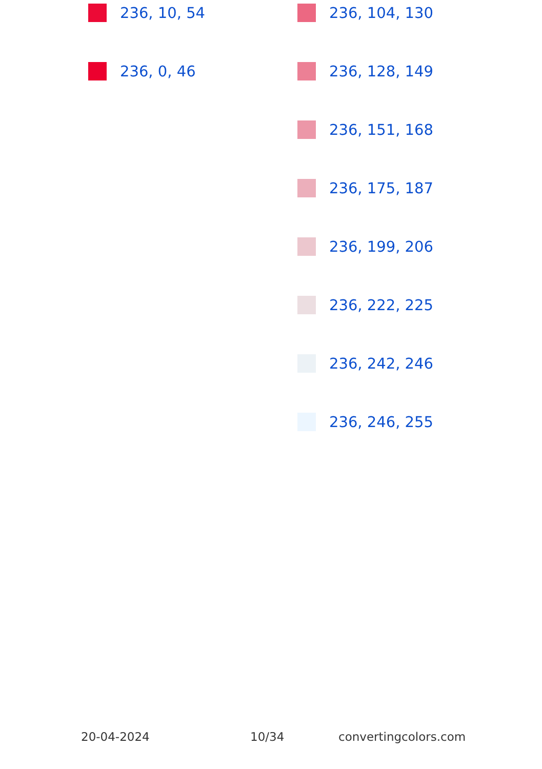236, 10, 54
236, 0, 46
236, 104, 130
236, 128, 149
236, 151, 168
236, 175, 187
236, 199, 206
236, 222, 225
236, 242, 246
236, 246, 255
20-04-2024 10/34 convertingcolors.com